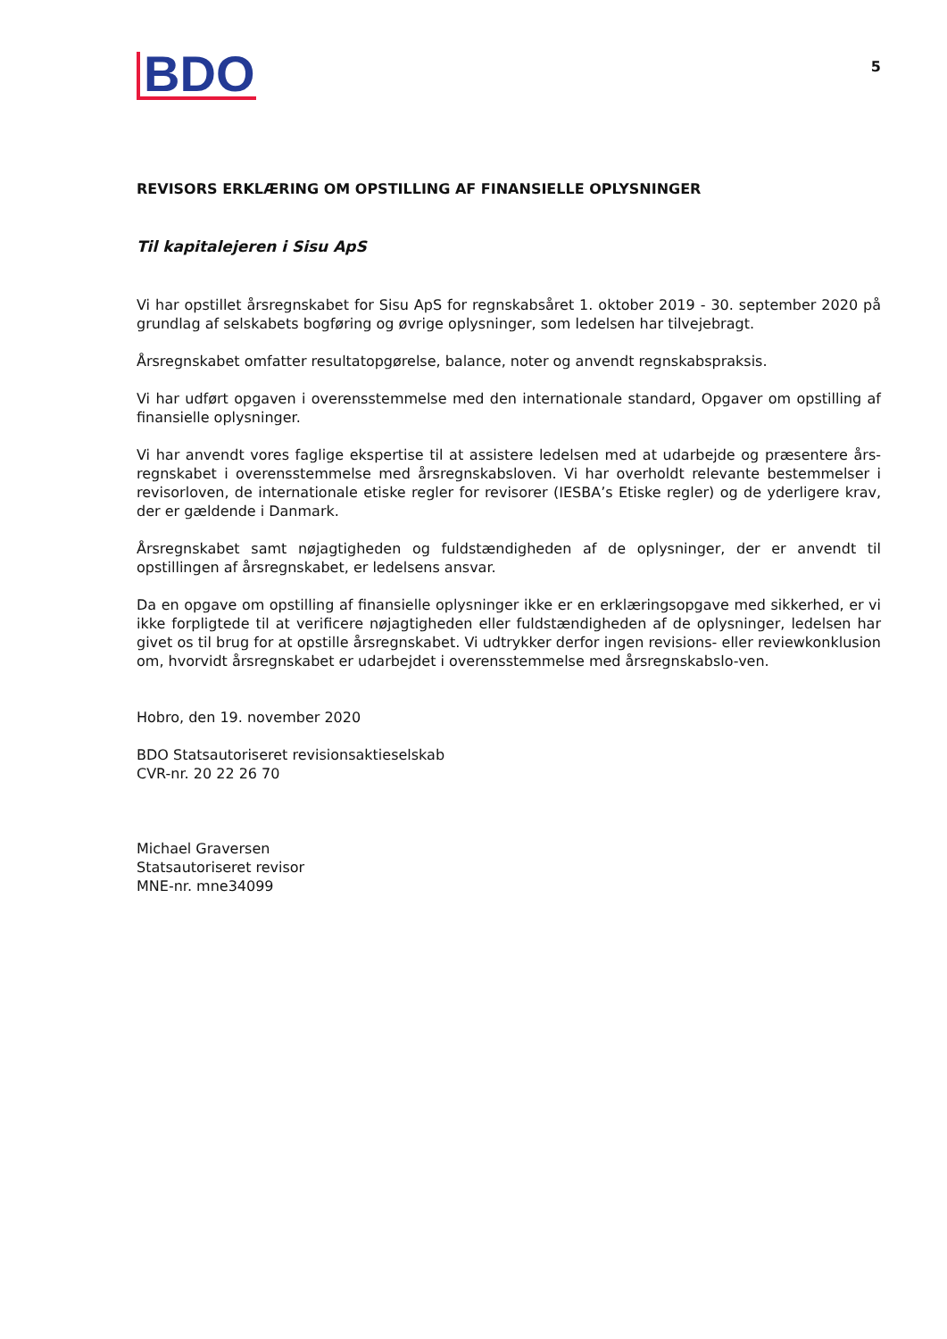BDO
5
REVISORS ERKLÆRING OM OPSTILLING AF FINANSIELLE OPLYSNINGER
Til kapitalejeren i Sisu ApS
Vi har opstillet årsregnskabet for Sisu ApS for regnskabsåret 1. oktober 2019 - 30. september 2020 på grundlag af selskabets bogføring og øvrige oplysninger, som ledelsen har tilvejebragt.
Årsregnskabet omfatter resultatopgørelse, balance, noter og anvendt regnskabspraksis.
Vi har udført opgaven i overensstemmelse med den internationale standard, Opgaver om opstilling af finansielle oplysninger.
Vi har anvendt vores faglige ekspertise til at assistere ledelsen med at udarbejde og præsentere års-regnskabet i overensstemmelse med årsregnskabsloven. Vi har overholdt relevante bestemmelser i revisorloven, de internationale etiske regler for revisorer (IESBA’s Etiske regler) og de yderligere krav, der er gældende i Danmark.
Årsregnskabet samt nøjagtigheden og fuldstændigheden af de oplysninger, der er anvendt til opstillingen af årsregnskabet, er ledelsens ansvar.
Da en opgave om opstilling af finansielle oplysninger ikke er en erklæringsopgave med sikkerhed, er vi ikke forpligtede til at verificere nøjagtigheden eller fuldstændigheden af de oplysninger, ledelsen har givet os til brug for at opstille årsregnskabet. Vi udtrykker derfor ingen revisions- eller reviewkonklusion om, hvorvidt årsregnskabet er udarbejdet i overensstemmelse med årsregnskabslo-ven.
Hobro, den 19. november 2020
BDO Statsautoriseret revisionsaktieselskab
CVR-nr. 20 22 26 70
Michael Graversen
Statsautoriseret revisor
MNE-nr. mne34099